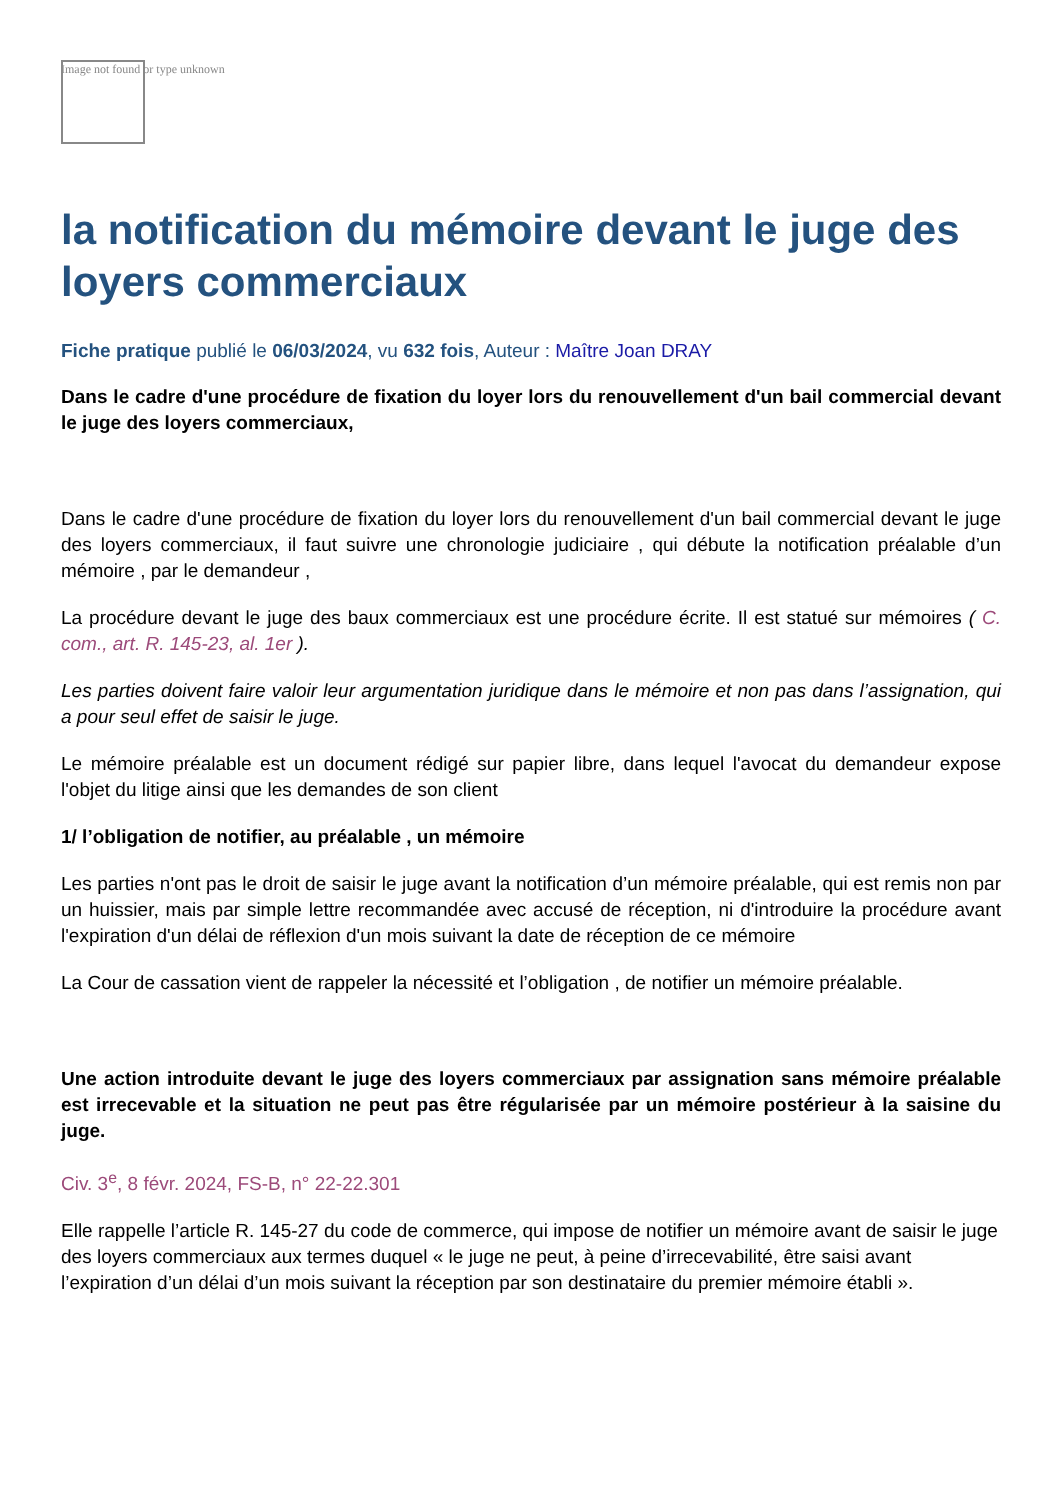Image not found or type unknown
la notification du mémoire devant le juge des loyers commerciaux
Fiche pratique publié le 06/03/2024, vu 632 fois, Auteur : Maître Joan DRAY
Dans le cadre d'une procédure de fixation du loyer lors du renouvellement d'un bail commercial devant le juge des loyers commerciaux,
Dans le cadre d'une procédure de fixation du loyer lors du renouvellement d'un bail commercial devant le juge des loyers commerciaux, il faut suivre une chronologie judiciaire , qui débute la notification préalable d’un mémoire , par le demandeur ,
La procédure devant le juge des baux commerciaux est une procédure écrite. Il est statué sur mémoires ( C. com., art. R. 145-23, al. 1er ).
Les parties doivent faire valoir leur argumentation juridique dans le mémoire et non pas dans l’assignation, qui a pour seul effet de saisir le juge.
Le mémoire préalable est un document rédigé sur papier libre, dans lequel l'avocat du demandeur expose l'objet du litige ainsi que les demandes de son client
1/ l’obligation de notifier, au préalable , un mémoire
Les parties n'ont pas le droit de saisir le juge avant la notification d’un mémoire préalable, qui est remis non par un huissier, mais par simple lettre recommandée avec accusé de réception, ni d'introduire la procédure avant l'expiration d'un délai de réflexion d'un mois suivant la date de réception de ce mémoire
La Cour de cassation vient de rappeler la nécessité et l’obligation , de notifier un mémoire préalable.
Une action introduite devant le juge des loyers commerciaux par assignation sans mémoire préalable est irrecevable et la situation ne peut pas être régularisée par un mémoire postérieur à la saisine du juge.
Civ. 3<sup>e</sup>, 8 févr. 2024, FS-B, n° 22-22.301
Elle rappelle l’article R. 145-27 du code de commerce, qui impose de notifier un mémoire avant de saisir le juge des loyers commerciaux aux termes duquel « le juge ne peut, à peine d’irrecevabilité, être saisi avant l’expiration d’un délai d’un mois suivant la réception par son destinataire du premier mémoire établi ».